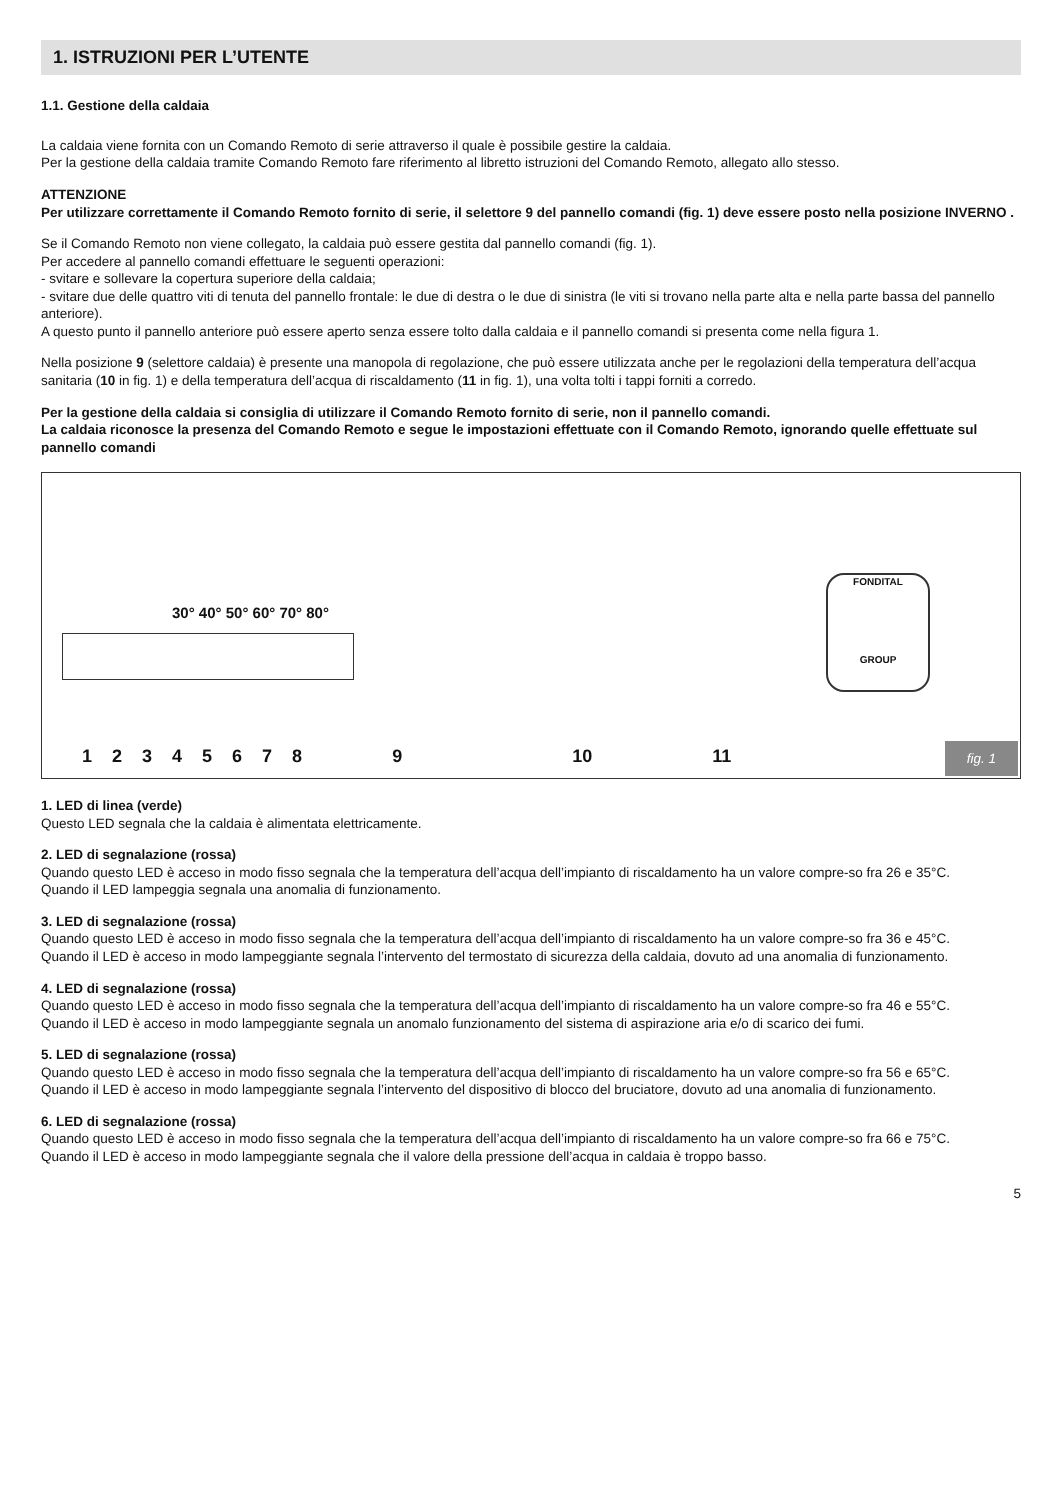1. ISTRUZIONI PER L’UTENTE
1.1. Gestione della caldaia
La caldaia viene fornita con un Comando Remoto di serie attraverso il quale è possibile gestire la caldaia.
Per la gestione della caldaia tramite Comando Remoto fare riferimento al libretto istruzioni del Comando Remoto, allegato allo stesso.
ATTENZIONE
Per utilizzare correttamente il Comando Remoto fornito di serie, il selettore 9 del pannello comandi (fig. 1) deve essere posto nella posizione INVERNO .
Se il Comando Remoto non viene collegato, la caldaia può essere gestita dal pannello comandi (fig. 1).
Per accedere al pannello comandi effettuare le seguenti operazioni:
- svitare e sollevare la copertura superiore della caldaia;
- svitare due delle quattro viti di tenuta del pannello frontale: le due di destra o le due di sinistra (le viti si trovano nella parte alta e nella parte bassa del pannello anteriore).
A questo punto il pannello anteriore può essere aperto senza essere tolto dalla caldaia e il pannello comandi si presenta come nella figura 1.
Nella posizione 9 (selettore caldaia) è presente una manopola di regolazione, che può essere utilizzata anche per le regolazioni della temperatura dell’acqua sanitaria (10 in fig. 1) e della temperatura dell’acqua di riscaldamento (11 in fig. 1), una volta tolti i tappi forniti a corredo.
Per la gestione della caldaia si consiglia di utilizzare il Comando Remoto fornito di serie, non il pannello comandi.
La caldaia riconosce la presenza del Comando Remoto e segue le impostazioni effettuate con il Comando Remoto, ignorando quelle effettuate sul pannello comandi
30° 40° 50° 60° 70° 80°
FONDITAL
GROUP
123456789 10 11 fig. 1
1. LED di linea (verde)
Questo LED segnala che la caldaia è alimentata elettricamente.
2. LED di segnalazione (rossa)
Quando questo LED è acceso in modo fisso segnala che la temperatura dell’acqua dell’impianto di riscaldamento ha un valore compre-so fra 26 e 35°C.
Quando il LED lampeggia segnala una anomalia di funzionamento.
3. LED di segnalazione (rossa)
Quando questo LED è acceso in modo fisso segnala che la temperatura dell’acqua dell’impianto di riscaldamento ha un valore compre-so fra 36 e 45°C.
Quando il LED è acceso in modo lampeggiante segnala l’intervento del termostato di sicurezza della caldaia, dovuto ad una anomalia di funzionamento.
4. LED di segnalazione (rossa)
Quando questo LED è acceso in modo fisso segnala che la temperatura dell’acqua dell’impianto di riscaldamento ha un valore compre-so fra 46 e 55°C.
Quando il LED è acceso in modo lampeggiante segnala un anomalo funzionamento del sistema di aspirazione aria e/o di scarico dei fumi.
5. LED di segnalazione (rossa)
Quando questo LED è acceso in modo fisso segnala che la temperatura dell’acqua dell’impianto di riscaldamento ha un valore compre-so fra 56 e 65°C.
Quando il LED è acceso in modo lampeggiante segnala l’intervento del dispositivo di blocco del bruciatore, dovuto ad una anomalia di funzionamento.
6. LED di segnalazione (rossa)
Quando questo LED è acceso in modo fisso segnala che la temperatura dell’acqua dell’impianto di riscaldamento ha un valore compre-so fra 66 e 75°C.
Quando il LED è acceso in modo lampeggiante segnala che il valore della pressione dell’acqua in caldaia è troppo basso.
5